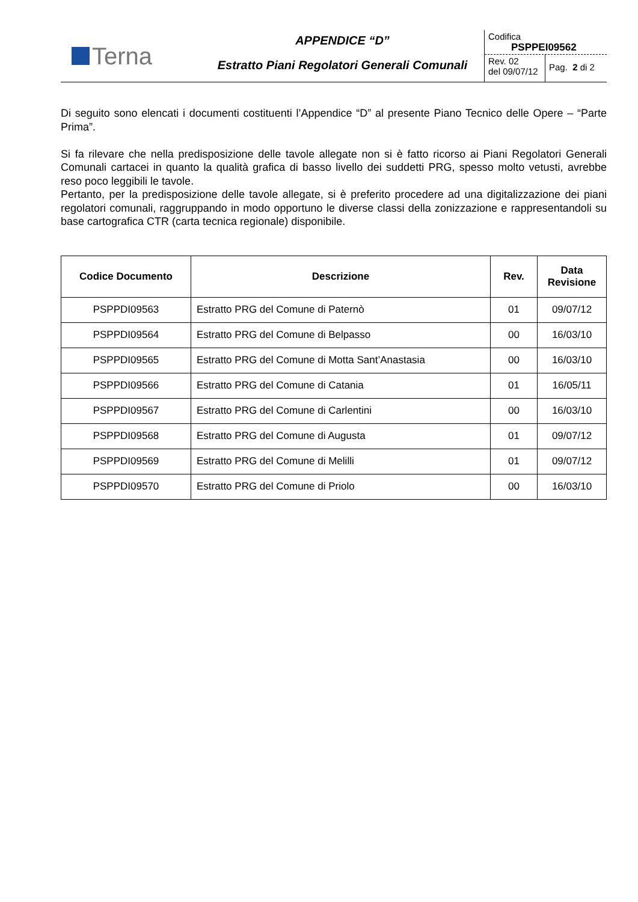Terna
APPENDICE “D”
Estratto Piani Regolatori Generali Comunali
Codifica
PSPPEI09562
Rev. 02
del 09/07/12
Pag. 2 di 2
Di seguito sono elencati i documenti costituenti l’Appendice “D” al presente Piano Tecnico delle Opere – “Parte Prima”.
Si fa rilevare che nella predisposizione delle tavole allegate non si è fatto ricorso ai Piani Regolatori Generali Comunali cartacei in quanto la qualità grafica di basso livello dei suddetti PRG, spesso molto vetusti, avrebbe reso poco leggibili le tavole.
Pertanto, per la predisposizione delle tavole allegate, si è preferito procedere ad una digitalizzazione dei piani regolatori comunali, raggruppando in modo opportuno le diverse classi della zonizzazione e rappresentandoli su base cartografica CTR (carta tecnica regionale) disponibile.
| Codice Documento | Descrizione | Rev. | Data Revisione |
| --- | --- | --- | --- |
| PSPPDI09563 | Estratto PRG del Comune di Paternò | 01 | 09/07/12 |
| PSPPDI09564 | Estratto PRG del Comune di Belpasso | 00 | 16/03/10 |
| PSPPDI09565 | Estratto PRG del Comune di Motta Sant’Anastasia | 00 | 16/03/10 |
| PSPPDI09566 | Estratto PRG del Comune di Catania | 01 | 16/05/11 |
| PSPPDI09567 | Estratto PRG del Comune di Carlentini | 00 | 16/03/10 |
| PSPPDI09568 | Estratto PRG del Comune di Augusta | 01 | 09/07/12 |
| PSPPDI09569 | Estratto PRG del Comune di Melilli | 01 | 09/07/12 |
| PSPPDI09570 | Estratto PRG del Comune di Priolo | 00 | 16/03/10 |